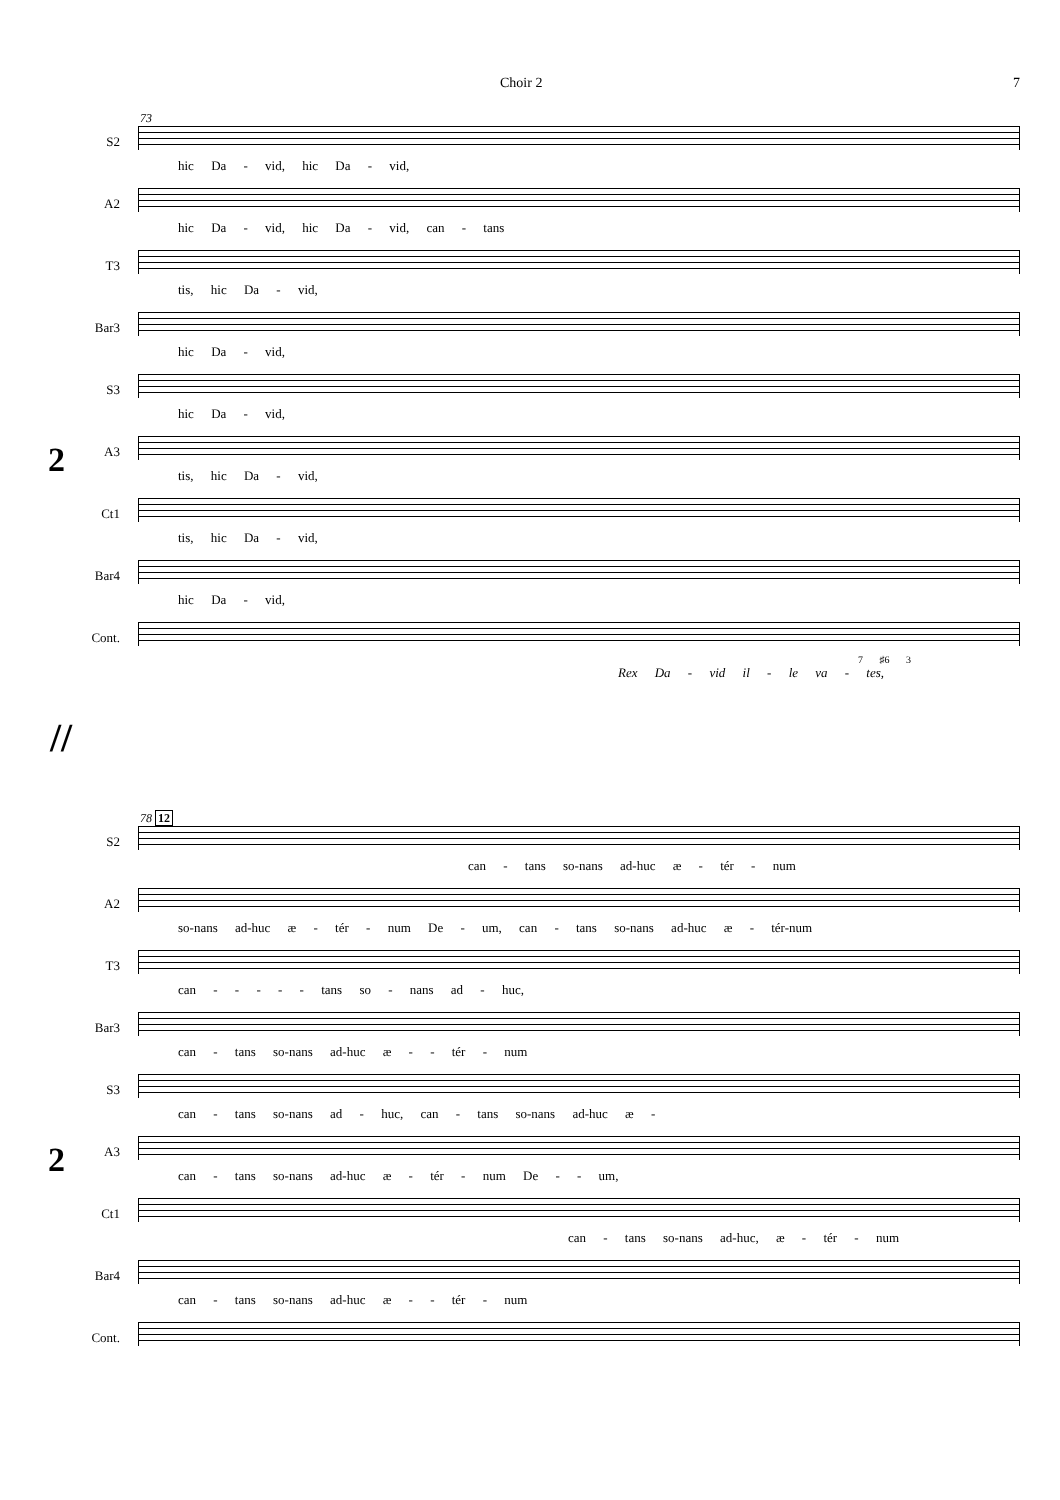Choir 2 7
73
2
S2
hic Da - vid, hic Da - vid,
A2
hic Da - vid, hic Da - vid, can - tans
T3
tis, hic Da - vid,
Bar3
hic Da - vid,
S3
hic Da - vid,
A3
tis, hic Da - vid,
Ct1
tis, hic Da - vid,
Bar4
hic Da - vid,
Cont.
7 ♯6 3
Rex Da - vid il - le va - tes,
//
78 12
2
S2
can - tans so-nans ad-huc æ - tér - num
A2
so-nans ad-huc æ - tér - num De - um, can - tans so-nans ad-huc æ - tér-num
T3
can - - - - - tans so - nans ad - huc,
Bar3
can - tans so-nans ad-huc æ - - tér - num
S3
can - tans so-nans ad - huc, can - tans so-nans ad-huc æ -
A3
can - tans so-nans ad-huc æ - tér - num De - - um,
Ct1
can - tans so-nans ad-huc, æ - tér - num
Bar4
can - tans so-nans ad-huc æ - - tér - num
Cont.